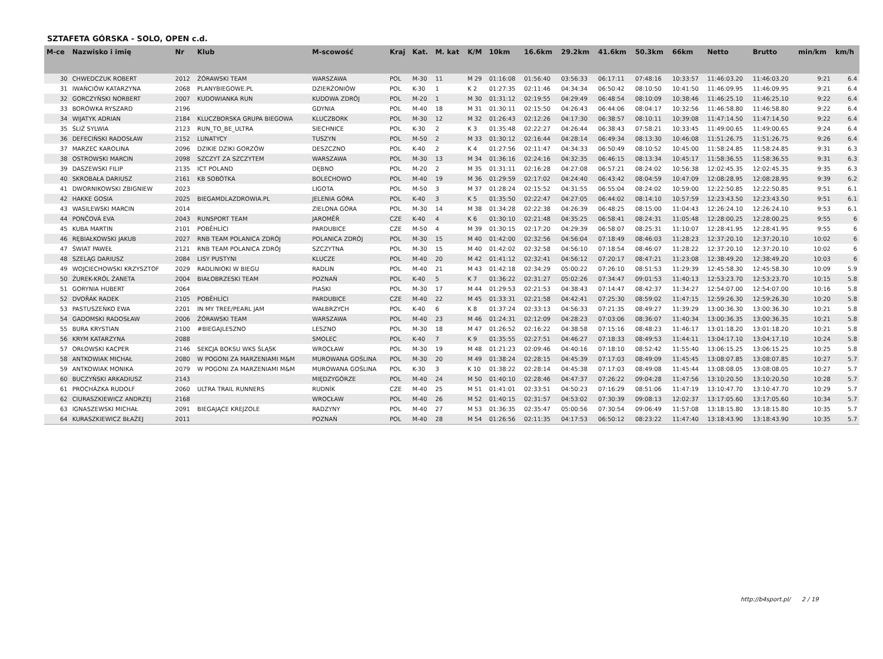SZTAFETA GÓRSKA - SOLO, OPEN c.d.
| M-ce | Nazwisko i imię | Nr | Klub | M-scowość | Kraj | Kat. | M. kat | K/M | 10km | 16.6km | 29.2km | 41.6km | 50.3km | 66km | Netto | Brutto | min/km | km/h |
| --- | --- | --- | --- | --- | --- | --- | --- | --- | --- | --- | --- | --- | --- | --- | --- | --- | --- | --- |
| 30 | CHWEDCZUK ROBERT | 2012 | ŻÓRAWSKI TEAM | WARSZAWA | POL | M-30 | 11 | M 29 | 01:16:08 | 01:56:40 | 03:56:33 | 06:17:11 | 07:48:16 | 10:33:57 | 11:46:03.20 | 11:46:03.20 | 9:21 | 6.4 |
| 31 | IWAŃCIÓW KATARZYNA | 2068 | PLANYBIEGOWE.PL | DZIERŻONIÓW | POL | K-30 | 1 | K 2 | 01:27:35 | 02:11:46 | 04:34:34 | 06:50:42 | 08:10:50 | 10:41:50 | 11:46:09.95 | 11:46:09.95 | 9:21 | 6.4 |
| 32 | GORCZYŃSKI NORBERT | 2007 | KUDOWIANKA RUN | KUDOWA ZDRÓJ | POL | M-20 | 1 | M 30 | 01:31:12 | 02:19:55 | 04:29:49 | 06:48:54 | 08:10:09 | 10:38:46 | 11:46:25.10 | 11:46:25.10 | 9:22 | 6.4 |
| 33 | BORÓWKA RYSZARD | 2196 | | GDYNIA | POL | M-40 | 18 | M 31 | 01:30:11 | 02:15:50 | 04:26:43 | 06:44:06 | 08:04:17 | 10:32:56 | 11:46:58.80 | 11:46:58.80 | 9:22 | 6.4 |
| 34 | WIJATYK ADRIAN | 2184 | KLUCZBORSKA GRUPA BIEGOWA | KLUCZBORK | POL | M-30 | 12 | M 32 | 01:26:43 | 02:12:26 | 04:17:30 | 06:38:57 | 08:10:11 | 10:39:08 | 11:47:14.50 | 11:47:14.50 | 9:22 | 6.4 |
| 35 | ŚLIŻ SYLWIA | 2123 | RUN_TO_BE_ULTRA | SIECHNICE | POL | K-30 | 2 | K 3 | 01:35:48 | 02:22:27 | 04:26:44 | 06:38:43 | 07:58:21 | 10:33:45 | 11:49:00.65 | 11:49:00.65 | 9:24 | 6.4 |
| 36 | DEFECIŃSKI RADOSŁAW | 2152 | LUNATYCY | TUSZYN | POL | M-50 | 2 | M 33 | 01:30:12 | 02:16:44 | 04:28:14 | 06:49:34 | 08:13:30 | 10:46:08 | 11:51:26.75 | 11:51:26.75 | 9:26 | 6.4 |
| 37 | MARZEC KAROLINA | 2096 | DZIKIE DZIKI GORZÓW | DESZCZNO | POL | K-40 | 2 | K 4 | 01:27:56 | 02:11:47 | 04:34:33 | 06:50:49 | 08:10:52 | 10:45:00 | 11:58:24.85 | 11:58:24.85 | 9:31 | 6.3 |
| 38 | OSTROWSKI MARCIN | 2098 | SZCZYT ZA SZCZYTEM | WARSZAWA | POL | M-30 | 13 | M 34 | 01:36:16 | 02:24:16 | 04:32:35 | 06:46:15 | 08:13:34 | 10:45:17 | 11:58:36.55 | 11:58:36.55 | 9:31 | 6.3 |
| 39 | DASZEWSKI FILIP | 2135 | ICT POLAND | DĘBNO | POL | M-20 | 2 | M 35 | 01:31:11 | 02:16:28 | 04:27:08 | 06:57:21 | 08:24:02 | 10:56:38 | 12:02:45.35 | 12:02:45.35 | 9:35 | 6.3 |
| 40 | SKROBAŁA DARIUSZ | 2161 | KB SOBÓTKA | BOLECHOWO | POL | M-40 | 19 | M 36 | 01:29:59 | 02:17:02 | 04:24:40 | 06:43:42 | 08:04:59 | 10:47:09 | 12:08:28.95 | 12:08:28.95 | 9:39 | 6.2 |
| 41 | DWORNIKOWSKI ZBIGNIEW | 2023 | | LIGOTA | POL | M-50 | 3 | M 37 | 01:28:24 | 02:15:52 | 04:31:55 | 06:55:04 | 08:24:02 | 10:59:00 | 12:22:50.85 | 12:22:50.85 | 9:51 | 6.1 |
| 42 | HAKKE GOSIA | 2025 | BIEGAMDLAZDROWIA.PL | JELENIA GÓRA | POL | K-40 | 3 | K 5 | 01:35:50 | 02:22:47 | 04:27:05 | 06:44:02 | 08:14:10 | 10:57:59 | 12:23:43.50 | 12:23:43.50 | 9:51 | 6.1 |
| 43 | WASILEWSKI MARCIN | 2014 | | ZIELONA GÓRA | POL | M-30 | 14 | M 38 | 01:34:28 | 02:22:38 | 04:26:39 | 06:48:25 | 08:15:00 | 11:04:43 | 12:26:24.10 | 12:26:24.10 | 9:53 | 6.1 |
| 44 | PONČOVÁ EVA | 2043 | RUNSPORT TEAM | JAROMĚŘ | CZE | K-40 | 4 | K 6 | 01:30:10 | 02:21:48 | 04:35:25 | 06:58:41 | 08:24:31 | 11:05:48 | 12:28:00.25 | 12:28:00.25 | 9:55 | 6 |
| 45 | KUBA MARTIN | 2101 | POBĚHLÍCI | PARDUBICE | CZE | M-50 | 4 | M 39 | 01:30:15 | 02:17:20 | 04:29:39 | 06:58:07 | 08:25:31 | 11:10:07 | 12:28:41.95 | 12:28:41.95 | 9:55 | 6 |
| 46 | RĘBIAŁKOWSKI JAKUB | 2027 | RNB TEAM POLANICA ZDRÓJ | POLANICA ZDRÓJ | POL | M-30 | 15 | M 40 | 01:42:00 | 02:32:56 | 04:56:04 | 07:18:49 | 08:46:03 | 11:28:23 | 12:37:20.10 | 12:37:20.10 | 10:02 | 6 |
| 47 | ŚWIAT PAWEŁ | 2121 | RNB TEAM POLANICA ZDRÓJ | SZCZYTNA | POL | M-30 | 15 | M 40 | 01:42:02 | 02:32:58 | 04:56:10 | 07:18:54 | 08:46:07 | 11:28:22 | 12:37:20.10 | 12:37:20.10 | 10:02 | 6 |
| 48 | SZELĄG DARIUSZ | 2084 | LISY PUSTYNI | KLUCZE | POL | M-40 | 20 | M 42 | 01:41:12 | 02:32:41 | 04:56:12 | 07:20:17 | 08:47:21 | 11:23:08 | 12:38:49.20 | 12:38:49.20 | 10:03 | 6 |
| 49 | WOJCIECHOWSKI KRZYSZTOF | 2029 | RADLINIOKI W BIEGU | RADLIN | POL | M-40 | 21 | M 43 | 01:42:18 | 02:34:29 | 05:00:22 | 07:26:10 | 08:51:53 | 11:29:39 | 12:45:58.30 | 12:45:58.30 | 10:09 | 5.9 |
| 50 | ŻUREK-KRÓL ŻANETA | 2004 | BIAŁOBRZESKI TEAM | POZNAŃ | POL | K-40 | 5 | K 7 | 01:36:22 | 02:31:27 | 05:02:26 | 07:34:47 | 09:01:53 | 11:40:13 | 12:53:23.70 | 12:53:23.70 | 10:15 | 5.8 |
| 51 | GORYNIA HUBERT | 2064 | | PIASKI | POL | M-30 | 17 | M 44 | 01:29:53 | 02:21:53 | 04:38:43 | 07:14:47 | 08:42:37 | 11:34:27 | 12:54:07.00 | 12:54:07.00 | 10:16 | 5.8 |
| 52 | DVOŘÁK RADEK | 2105 | POBĚHLÍCI | PARDUBICE | CZE | M-40 | 22 | M 45 | 01:33:31 | 02:21:58 | 04:42:41 | 07:25:30 | 08:59:02 | 11:47:15 | 12:59:26.30 | 12:59:26.30 | 10:20 | 5.8 |
| 53 | PASTUSZEŃKO EWA | 2201 | IN MY TREE/PEARL JAM | WAŁBRZYCH | POL | K-40 | 6 | K 8 | 01:37:24 | 02:33:13 | 04:56:33 | 07:21:35 | 08:49:27 | 11:39:29 | 13:00:36.30 | 13:00:36.30 | 10:21 | 5.8 |
| 54 | GADOMSKI RADOSŁAW | 2006 | ŻÓRAWSKI TEAM | WARSZAWA | POL | M-40 | 23 | M 46 | 01:24:31 | 02:12:09 | 04:28:23 | 07:03:06 | 08:36:07 | 11:40:34 | 13:00:36.35 | 13:00:36.35 | 10:21 | 5.8 |
| 55 | BURA KRYSTIAN | 2100 | #BIEGAJLESZNO | LESZNO | POL | M-30 | 18 | M 47 | 01:26:52 | 02:16:22 | 04:38:58 | 07:15:16 | 08:48:23 | 11:46:17 | 13:01:18.20 | 13:01:18.20 | 10:21 | 5.8 |
| 56 | KRYM KATARZYNA | 2088 | | SMOLEC | POL | K-40 | 7 | K 9 | 01:35:55 | 02:27:51 | 04:46:27 | 07:18:33 | 08:49:53 | 11:44:11 | 13:04:17.10 | 13:04:17.10 | 10:24 | 5.8 |
| 57 | ORŁOWSKI KACPER | 2146 | SEKCJA BOKSU WKS ŚLĄSK | WROCŁAW | POL | M-30 | 19 | M 48 | 01:21:23 | 02:09:46 | 04:40:16 | 07:18:10 | 08:52:42 | 11:55:40 | 13:06:15.25 | 13:06:15.25 | 10:25 | 5.8 |
| 58 | ANTKOWIAK MICHAŁ | 2080 | W POGONI ZA MARZENIAMI M&M | MUROWANA GOŚLINA | POL | M-30 | 20 | M 49 | 01:38:24 | 02:28:15 | 04:45:39 | 07:17:03 | 08:49:09 | 11:45:45 | 13:08:07.85 | 13:08:07.85 | 10:27 | 5.7 |
| 59 | ANTKOWIAK MONIKA | 2079 | W POGONI ZA MARZENIAMI M&M | MUROWANA GOŚLINA | POL | K-30 | 3 | K 10 | 01:38:22 | 02:28:14 | 04:45:38 | 07:17:03 | 08:49:08 | 11:45:44 | 13:08:08.05 | 13:08:08.05 | 10:27 | 5.7 |
| 60 | BUCZYŃSKI ARKADIUSZ | 2143 | | MIĘDZYGÓRZE | POL | M-40 | 24 | M 50 | 01:40:10 | 02:28:46 | 04:47:37 | 07:26:22 | 09:04:28 | 11:47:56 | 13:10:20.50 | 13:10:20.50 | 10:28 | 5.7 |
| 61 | PROCHÁZKA RUDOLF | 2060 | ULTRA TRAIL RUNNERS | RUDNÍK | CZE | M-40 | 25 | M 51 | 01:41:01 | 02:33:51 | 04:50:23 | 07:16:29 | 08:51:06 | 11:47:19 | 13:10:47.70 | 13:10:47.70 | 10:29 | 5.7 |
| 62 | CIURASZKIEWICZ ANDRZEJ | 2168 | | WROCŁAW | POL | M-40 | 26 | M 52 | 01:40:15 | 02:31:57 | 04:53:02 | 07:30:39 | 09:08:13 | 12:02:37 | 13:17:05.60 | 13:17:05.60 | 10:34 | 5.7 |
| 63 | IGNASZEWSKI MICHAŁ | 2091 | BIEGAJĄCE KREJZOLE | RADZYNY | POL | M-40 | 27 | M 53 | 01:36:35 | 02:35:47 | 05:00:56 | 07:30:54 | 09:06:49 | 11:57:08 | 13:18:15.80 | 13:18:15.80 | 10:35 | 5.7 |
| 64 | KURASZKIEWICZ BŁAŻEJ | 2011 | | POZNAŃ | POL | M-40 | 28 | M 54 | 01:26:56 | 02:11:35 | 04:17:53 | 06:50:12 | 08:23:22 | 11:47:40 | 13:18:43.90 | 13:18:43.90 | 10:35 | 5.7 |
http://b4sport.pl/ 2 / 19